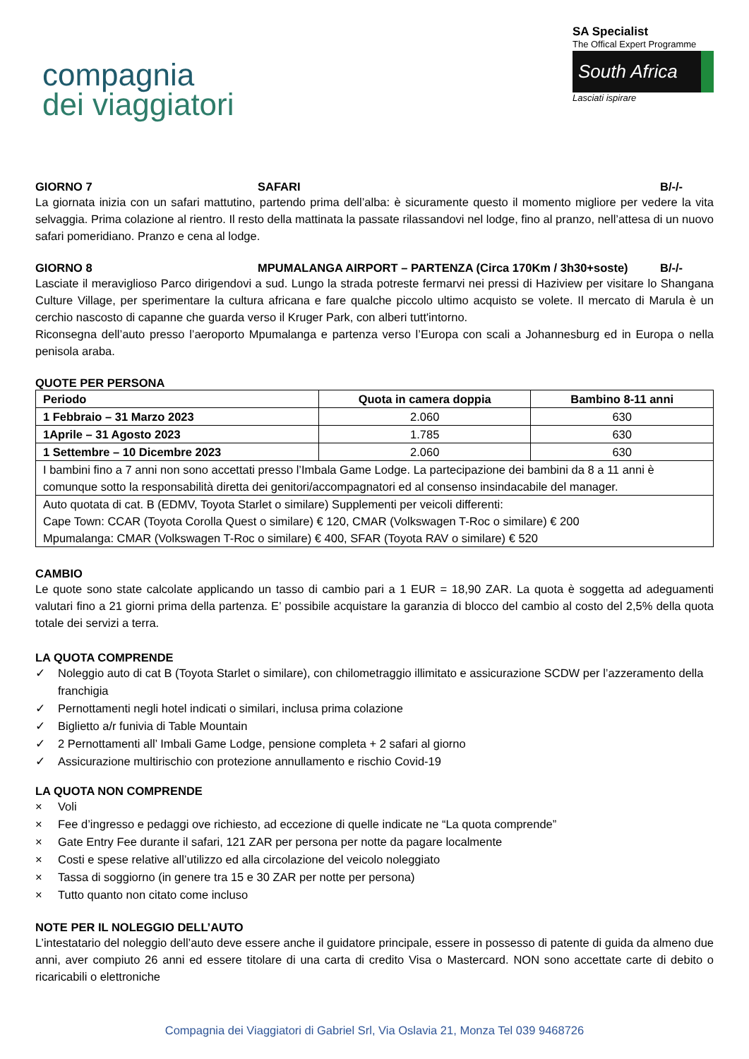compagnia
dei viaggiatori
SA Specialist
The Offical Expert Programme
South Africa
Lasciati ispirare
GIORNO 7 SAFARI B/-/-
La giornata inizia con un safari mattutino, partendo prima dell’alba: è sicuramente questo il momento migliore per vedere la vita selvaggia. Prima colazione al rientro. Il resto della mattinata la passate rilassandovi nel lodge, fino al pranzo, nell’attesa di un nuovo safari pomeridiano. Pranzo e cena al lodge.
GIORNO 8 MPUMALANGA AIRPORT – PARTENZA (Circa 170Km / 3h30+soste) B/-/-
Lasciate il meraviglioso Parco dirigendovi a sud. Lungo la strada potreste fermarvi nei pressi di Haziview per visitare lo Shangana Culture Village, per sperimentare la cultura africana e fare qualche piccolo ultimo acquisto se volete. Il mercato di Marula è un cerchio nascosto di capanne che guarda verso il Kruger Park, con alberi tutt'intorno.
Riconsegna dell’auto presso l’aeroporto Mpumalanga e partenza verso l’Europa con scali a Johannesburg ed in Europa o nella penisola araba.
QUOTE PER PERSONA
| Periodo | Quota in camera doppia | Bambino 8-11 anni |
| --- | --- | --- |
| 1 Febbraio – 31 Marzo 2023 | 2.060 | 630 |
| 1Aprile – 31 Agosto 2023 | 1.785 | 630 |
| 1 Settembre – 10 Dicembre 2023 | 2.060 | 630 |
| I bambini fino a 7 anni non sono accettati presso l’Imbala Game Lodge. La partecipazione dei bambini da 8 a 11 anni è comunque sotto la responsabilità diretta dei genitori/accompagnatori ed al consenso insindacabile del manager. | | |
| Auto quotata di cat. B (EDMV, Toyota Starlet o similare) Supplementi per veicoli differenti: Cape Town: CCAR (Toyota Corolla Quest o similare) € 120, CMAR (Volkswagen T-Roc o similare) € 200 Mpumalanga: CMAR (Volkswagen T-Roc o similare) € 400, SFAR (Toyota RAV o similare) € 520 | | |
CAMBIO
Le quote sono state calcolate applicando un tasso di cambio pari a 1 EUR = 18,90 ZAR. La quota è soggetta ad adeguamenti valutari fino a 21 giorni prima della partenza. E’ possibile acquistare la garanzia di blocco del cambio al costo del 2,5% della quota totale dei servizi a terra.
LA QUOTA COMPRENDE
✓ Noleggio auto di cat B (Toyota Starlet o similare), con chilometraggio illimitato e assicurazione SCDW per l’azzeramento della franchigia
✓ Pernottamenti negli hotel indicati o similari, inclusa prima colazione
✓ Biglietto a/r funivia di Table Mountain
✓ 2 Pernottamenti all’ Imbali Game Lodge, pensione completa + 2 safari al giorno
✓ Assicurazione multirischio con protezione annullamento e rischio Covid-19
LA QUOTA NON COMPRENDE
× Voli
× Fee d’ingresso e pedaggi ove richiesto, ad eccezione di quelle indicate ne “La quota comprende”
× Gate Entry Fee durante il safari, 121 ZAR per persona per notte da pagare localmente
× Costi e spese relative all’utilizzo ed alla circolazione del veicolo noleggiato
× Tassa di soggiorno (in genere tra 15 e 30 ZAR per notte per persona)
× Tutto quanto non citato come incluso
NOTE PER IL NOLEGGIO DELL’AUTO
L’intestatario del noleggio dell’auto deve essere anche il guidatore principale, essere in possesso di patente di guida da almeno due anni, aver compiuto 26 anni ed essere titolare di una carta di credito Visa o Mastercard. NON sono accettate carte di debito o ricaricabili o elettroniche
Compagnia dei Viaggiatori di Gabriel Srl, Via Oslavia 21, Monza Tel 039 9468726